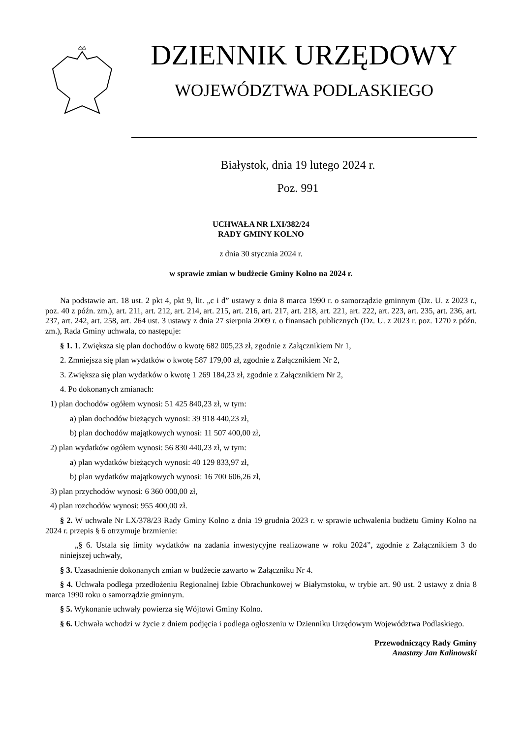DZIENNIK URZĘDOWY
WOJEWÓDZTWA PODLASKIEGO
Białystok, dnia 19 lutego 2024 r.
Poz. 991
UCHWAŁA NR LXI/382/24
RADY GMINY KOLNO
z dnia 30 stycznia 2024 r.
w sprawie zmian w budżecie Gminy Kolno na 2024 r.
Na podstawie art. 18 ust. 2 pkt 4, pkt 9, lit. „c i d” ustawy z dnia 8 marca 1990 r. o samorządzie gminnym (Dz. U. z 2023 r., poz. 40 z późn. zm.), art. 211, art. 212, art. 214, art. 215, art. 216, art. 217, art. 218, art. 221, art. 222, art. 223, art. 235, art. 236, art. 237, art. 242, art. 258, art. 264 ust. 3 ustawy z dnia 27 sierpnia 2009 r. o finansach publicznych (Dz. U. z 2023 r. poz. 1270 z późn. zm.), Rada Gminy uchwala, co następuje:
§ 1. 1. Zwiększa się plan dochodów o kwotę 682 005,23 zł, zgodnie z Załącznikiem Nr 1,
2. Zmniejsza się plan wydatków o kwotę 587 179,00 zł, zgodnie z Załącznikiem Nr 2,
3. Zwiększa się plan wydatków o kwotę 1 269 184,23 zł, zgodnie z Załącznikiem Nr 2,
4. Po dokonanych zmianach:
1) plan dochodów ogółem wynosi: 51 425 840,23 zł, w tym:
a) plan dochodów bieżących wynosi: 39 918 440,23 zł,
b) plan dochodów majątkowych wynosi: 11 507 400,00 zł,
2) plan wydatków ogółem wynosi: 56 830 440,23 zł, w tym:
a) plan wydatków bieżących wynosi: 40 129 833,97 zł,
b) plan wydatków majątkowych wynosi: 16 700 606,26 zł,
3) plan przychodów wynosi: 6 360 000,00 zł,
4) plan rozchodów wynosi: 955 400,00 zł.
§ 2. W uchwale Nr LX/378/23 Rady Gminy Kolno z dnia 19 grudnia 2023 r. w sprawie uchwalenia budżetu Gminy Kolno na 2024 r. przepis § 6 otrzymuje brzmienie:
„§ 6. Ustala się limity wydatków na zadania inwestycyjne realizowane w roku 2024”, zgodnie z Załącznikiem 3 do niniejszej uchwały,
§ 3. Uzasadnienie dokonanych zmian w budżecie zawarto w Załączniku Nr 4.
§ 4. Uchwała podlega przedłożeniu Regionalnej Izbie Obrachunkowej w Białymstoku, w trybie art. 90 ust. 2 ustawy z dnia 8 marca 1990 roku o samorządzie gminnym.
§ 5. Wykonanie uchwały powierza się Wójtowi Gminy Kolno.
§ 6. Uchwała wchodzi w życie z dniem podjęcia i podlega ogłoszeniu w Dzienniku Urzędowym Województwa Podlaskiego.
Przewodniczący Rady Gminy
Anastazy Jan Kalinowski